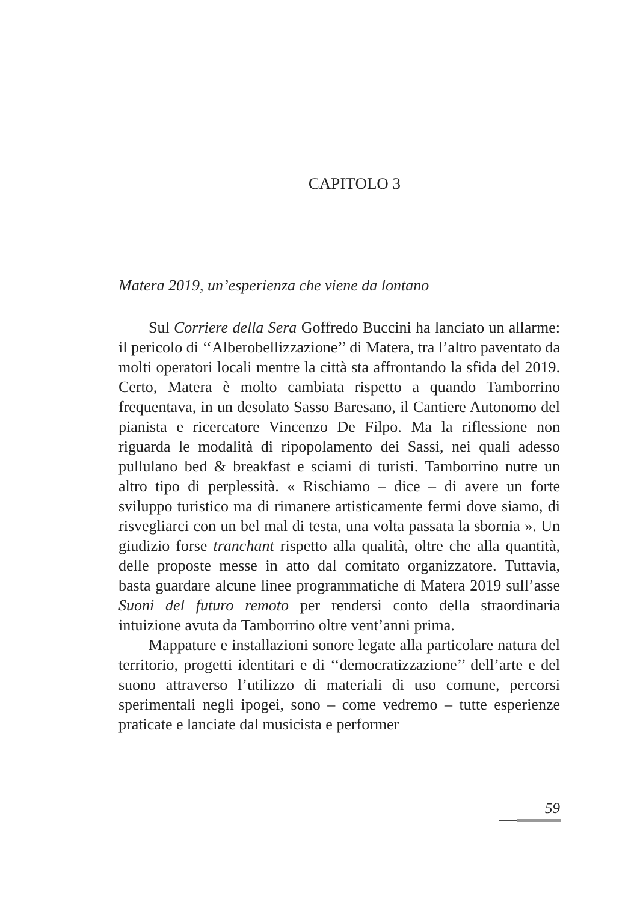CAPITOLO 3
Matera 2019, un’esperienza che viene da lontano
Sul Corriere della Sera Goffredo Buccini ha lanciato un allarme: il pericolo di ‘‘Alberobellizzazione’’ di Matera, tra l’altro paventato da molti operatori locali mentre la città sta affrontando la sfida del 2019. Certo, Matera è molto cambiata rispetto a quando Tamborrino frequentava, in un desolato Sasso Baresano, il Cantiere Autonomo del pianista e ricercatore Vincenzo De Filpo. Ma la riflessione non riguarda le modalità di ripopolamento dei Sassi, nei quali adesso pullulano bed & breakfast e sciami di turisti. Tamborrino nutre un altro tipo di perplessità. « Rischiamo – dice – di avere un forte sviluppo turistico ma di rimanere artisticamente fermi dove siamo, di risvegliarci con un bel mal di testa, una volta passata la sbornia ». Un giudizio forse tranchant rispetto alla qualità, oltre che alla quantità, delle proposte messe in atto dal comitato organizzatore. Tuttavia, basta guardare alcune linee programmatiche di Matera 2019 sull’asse Suoni del futuro remoto per rendersi conto della straordinaria intuizione avuta da Tamborrino oltre vent’anni prima.
Mappature e installazioni sonore legate alla particolare natura del territorio, progetti identitari e di ‘‘democratizzazione’’ dell’arte e del suono attraverso l’utilizzo di materiali di uso comune, percorsi sperimentali negli ipogei, sono – come vedremo – tutte esperienze praticate e lanciate dal musicista e performer
59